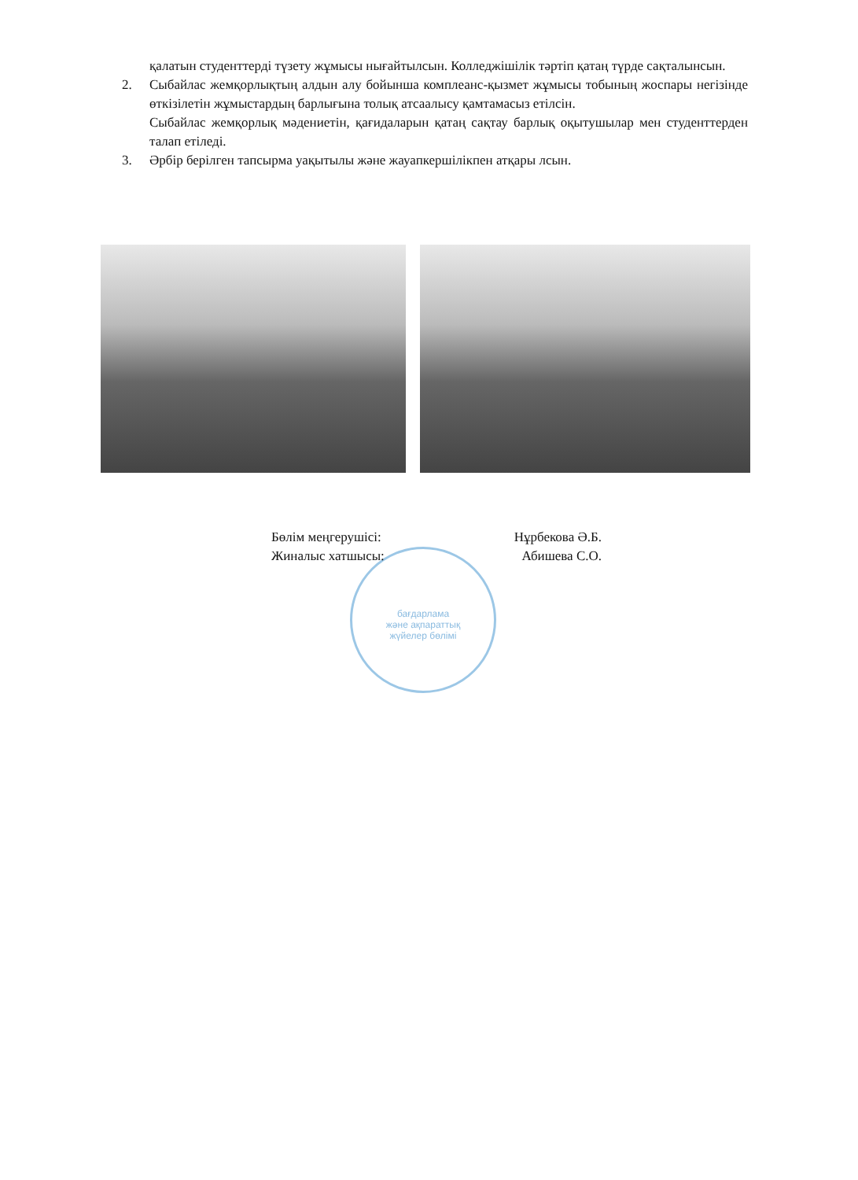бағдарлама
және ақпараттық
жүйелер бөлімі
қалатын студенттерді түзету жұмысы нығайтылсын. Колледжішілік тәртіп қатаң түрде сақталынсын.
2. Сыбайлас жемқорлықтың алдын алу бойынша комплеанс-қызмет жұмысы тобының жоспары негізінде өткізілетін жұмыстардың барлығына толық атсаалысу қамтамасыз етілсін.
Сыбайлас жемқорлық мәдениетін, қағидаларын қатаң сақтау барлық оқытушылар мен студенттерден талап етіледі.
3. Әрбір берілген тапсырма уақытылы және жауапкершілікпен атқары лсын.
Бөлім меңгерушісі: Нұрбекова Ә.Б.
Жиналыс хатшысы: Абишева С.О.